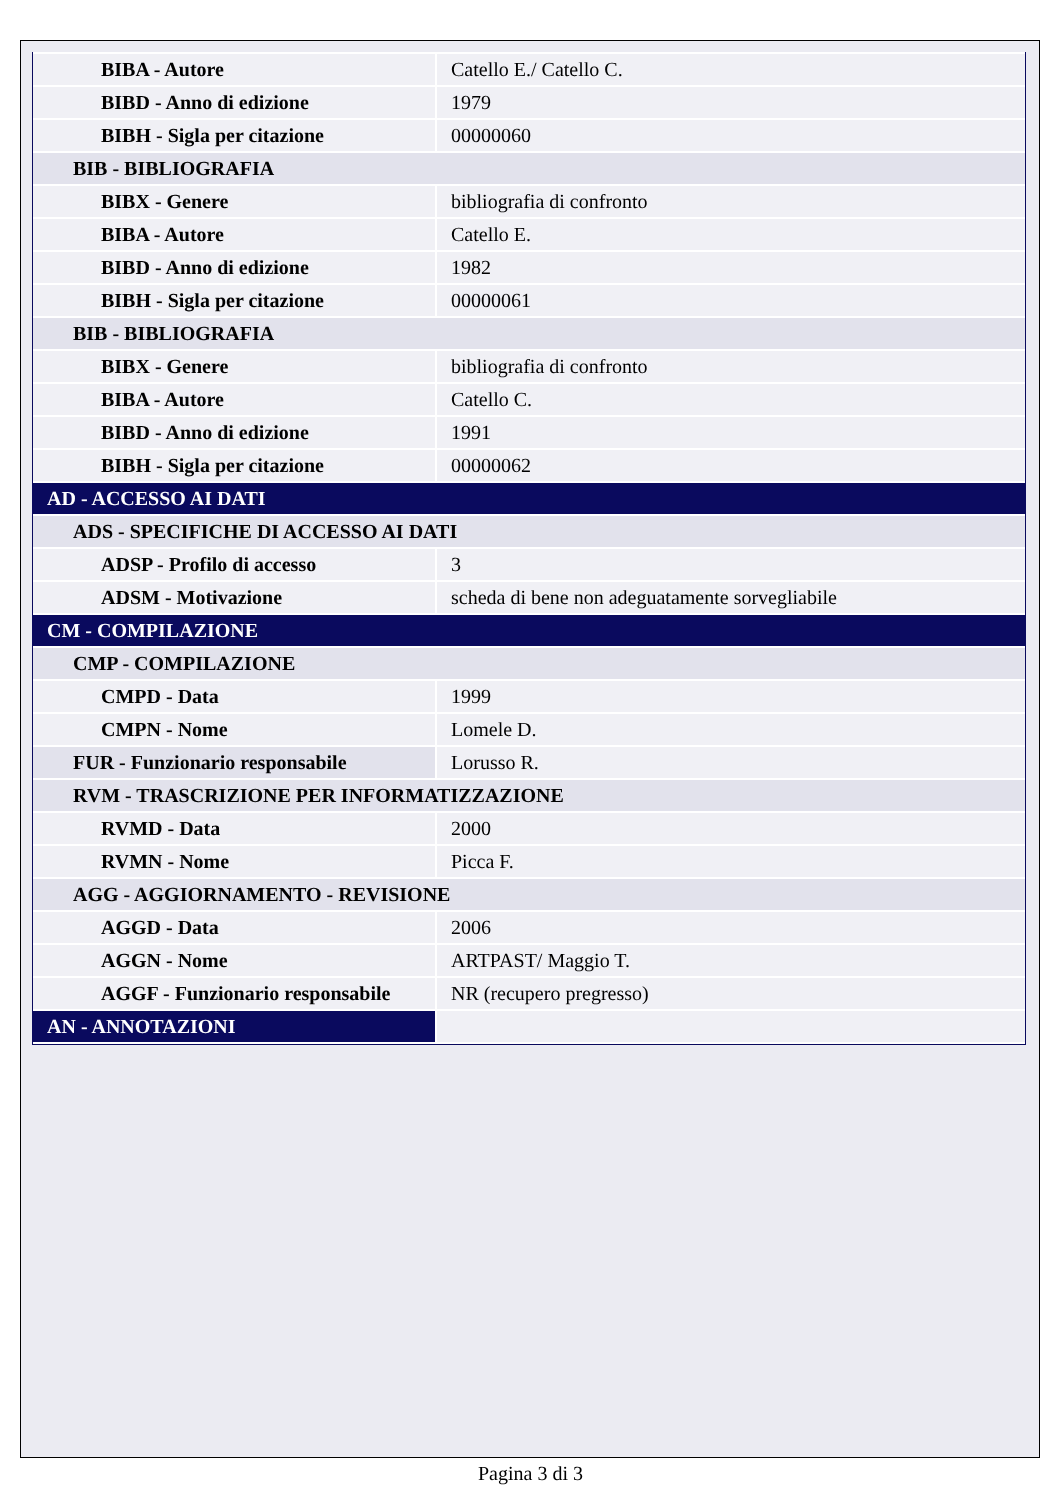| BIBA - Autore | Catello E./ Catello C. |
| BIBD - Anno di edizione | 1979 |
| BIBH - Sigla per citazione | 00000060 |
| BIB - BIBLIOGRAFIA | |
| BIBX - Genere | bibliografia di confronto |
| BIBA - Autore | Catello E. |
| BIBD - Anno di edizione | 1982 |
| BIBH - Sigla per citazione | 00000061 |
| BIB - BIBLIOGRAFIA | |
| BIBX - Genere | bibliografia di confronto |
| BIBA - Autore | Catello C. |
| BIBD - Anno di edizione | 1991 |
| BIBH - Sigla per citazione | 00000062 |
| AD - ACCESSO AI DATI | |
| ADS - SPECIFICHE DI ACCESSO AI DATI | |
| ADSP - Profilo di accesso | 3 |
| ADSM - Motivazione | scheda di bene non adeguatamente sorvegliabile |
| CM - COMPILAZIONE | |
| CMP - COMPILAZIONE | |
| CMPD - Data | 1999 |
| CMPN - Nome | Lomele D. |
| FUR - Funzionario responsabile | Lorusso R. |
| RVM - TRASCRIZIONE PER INFORMATIZZAZIONE | |
| RVMD - Data | 2000 |
| RVMN - Nome | Picca F. |
| AGG - AGGIORNAMENTO - REVISIONE | |
| AGGD - Data | 2006 |
| AGGN - Nome | ARTPAST/ Maggio T. |
| AGGF - Funzionario responsabile | NR (recupero pregresso) |
| AN - ANNOTAZIONI | |
Pagina 3 di 3